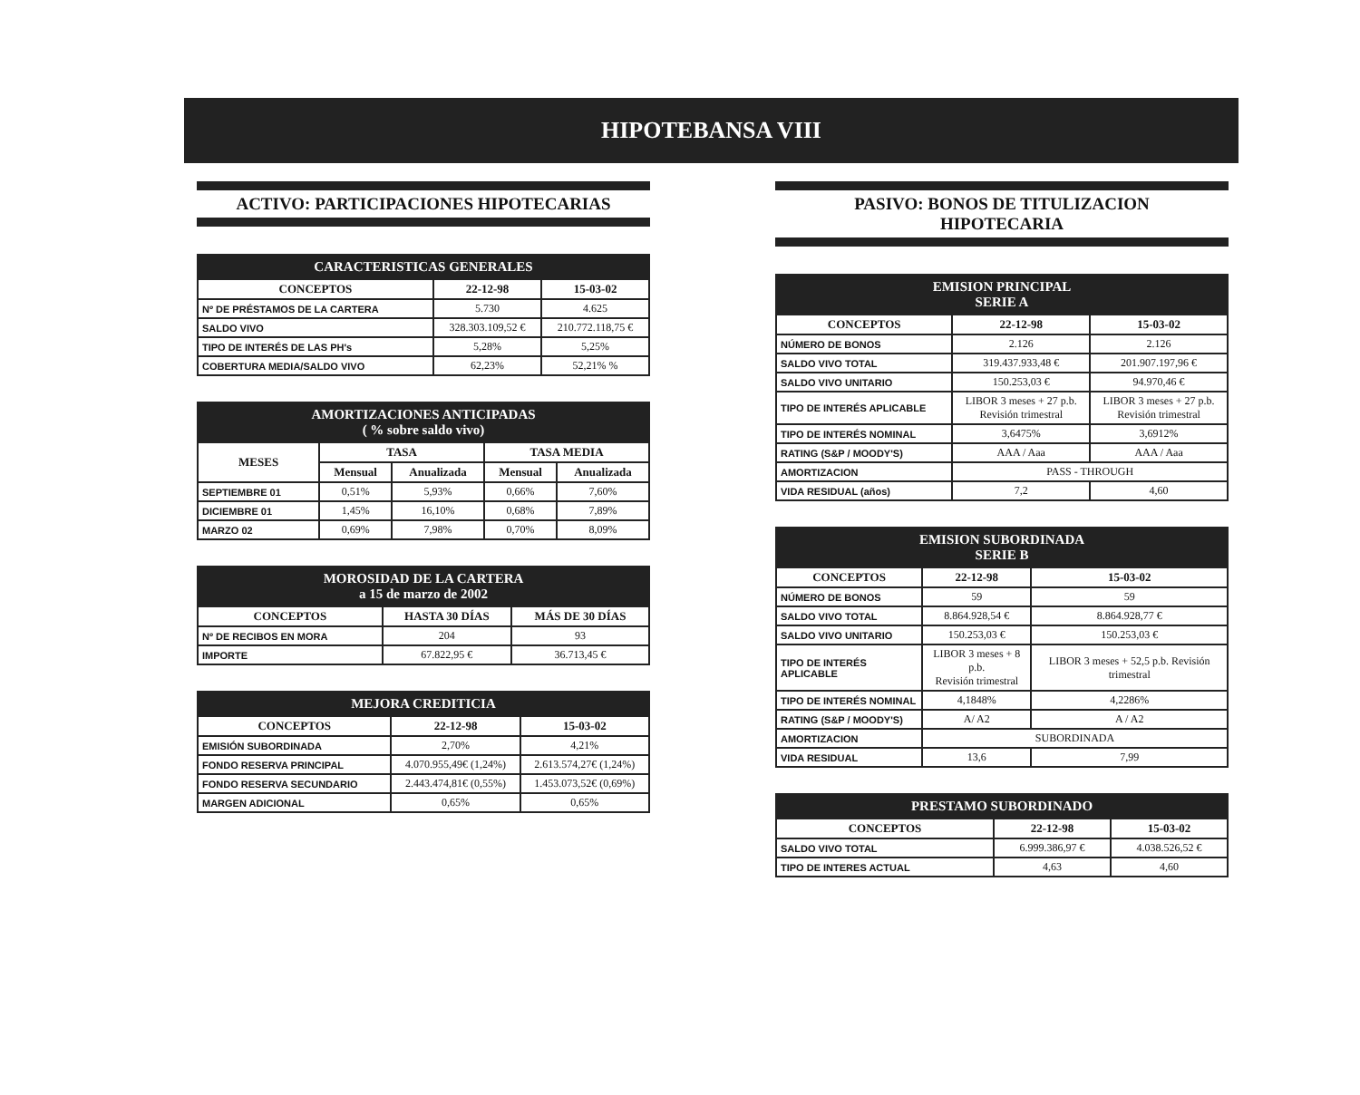HIPOTEBANSA VIII
ACTIVO: PARTICIPACIONES HIPOTECARIAS
| CARACTERISTICAS GENERALES | | |
| --- | --- | --- |
| CONCEPTOS | 22-12-98 | 15-03-02 |
| Nº DE PRÉSTAMOS DE LA CARTERA | 5.730 | 4.625 |
| SALDO VIVO | 328.303.109,52 € | 210.772.118,75 € |
| TIPO DE INTERÉS DE LAS PH's | 5,28% | 5,25% |
| COBERTURA MEDIA/SALDO VIVO | 62,23% | 52,21% % |
| AMORTIZACIONES ANTICIPADAS ( % sobre saldo vivo) | | | | |
| --- | --- | --- | --- | --- |
| MESES | TASA | | TASA MEDIA | |
| | Mensual | Anualizada | Mensual | Anualizada |
| SEPTIEMBRE 01 | 0,51% | 5,93% | 0,66% | 7,60% |
| DICIEMBRE 01 | 1,45% | 16,10% | 0,68% | 7,89% |
| MARZO 02 | 0,69% | 7,98% | 0,70% | 8,09% |
| MOROSIDAD DE LA CARTERA a 15 de marzo de 2002 | | |
| --- | --- | --- |
| CONCEPTOS | HASTA 30 DÍAS | MÁS DE 30 DÍAS |
| Nº DE RECIBOS EN MORA | 204 | 93 |
| IMPORTE | 67.822,95 € | 36.713,45 € |
| MEJORA CREDITICIA | | |
| --- | --- | --- |
| CONCEPTOS | 22-12-98 | 15-03-02 |
| EMISIÓN SUBORDINADA | 2,70% | 4,21% |
| FONDO RESERVA PRINCIPAL | 4.070.955,49€ (1,24%) | 2.613.574,27€ (1,24%) |
| FONDO RESERVA SECUNDARIO | 2.443.474,81€ (0,55%) | 1.453.073,52€ (0,69%) |
| MARGEN ADICIONAL | 0,65% | 0,65% |
PASIVO: BONOS DE TITULIZACION
HIPOTECARIA
| EMISION PRINCIPAL SERIE A | | |
| --- | --- | --- |
| CONCEPTOS | 22-12-98 | 15-03-02 |
| NÚMERO DE BONOS | 2.126 | 2.126 |
| SALDO VIVO TOTAL | 319.437.933,48 € | 201.907.197,96 € |
| SALDO VIVO UNITARIO | 150.253,03 € | 94.970,46 € |
| TIPO DE INTERÉS APLICABLE | LIBOR 3 meses + 27 p.b. Revisión trimestral | LIBOR 3 meses + 27 p.b. Revisión trimestral |
| TIPO DE INTERÉS NOMINAL | 3,6475% | 3,6912% |
| RATING (S&P / MOODY'S) | AAA / Aaa | AAA / Aaa |
| AMORTIZACION | PASS - THROUGH | |
| VIDA RESIDUAL (años) | 7,2 | 4,60 |
| EMISION SUBORDINADA SERIE B | | |
| --- | --- | --- |
| CONCEPTOS | 22-12-98 | 15-03-02 |
| NÚMERO DE BONOS | 59 | 59 |
| SALDO VIVO TOTAL | 8.864.928,54 € | 8.864.928,77 € |
| SALDO VIVO UNITARIO | 150.253,03 € | 150.253,03 € |
| TIPO DE INTERÉS APLICABLE | LIBOR 3 meses + 8 p.b. Revisión trimestral | LIBOR 3 meses + 52,5 p.b. Revisión trimestral |
| TIPO DE INTERÉS NOMINAL | 4,1848% | 4,2286% |
| RATING (S&P / MOODY'S) | A/ A2 | A / A2 |
| AMORTIZACION | SUBORDINADA | |
| VIDA RESIDUAL | 13,6 | 7,99 |
| PRESTAMO SUBORDINADO | | |
| --- | --- | --- |
| CONCEPTOS | 22-12-98 | 15-03-02 |
| SALDO VIVO TOTAL | 6.999.386,97 € | 4.038.526,52 € |
| TIPO DE INTERES ACTUAL | 4,63 | 4,60 |